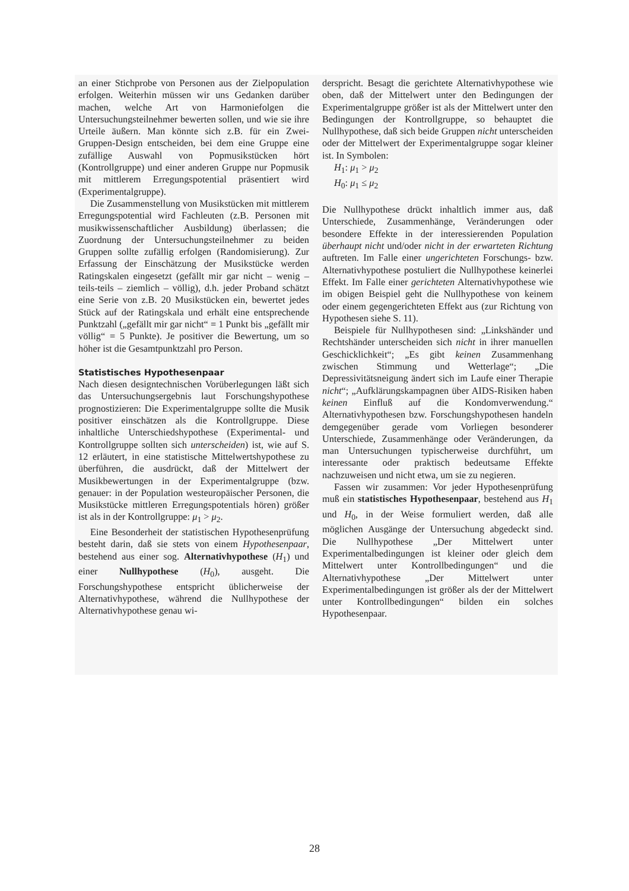an einer Stichprobe von Personen aus der Zielpopulation erfolgen. Weiterhin müssen wir uns Gedanken darüber machen, welche Art von Harmoniefolgen die Untersuchungsteilnehmer bewerten sollen, und wie sie ihre Urteile äußern. Man könnte sich z.B. für ein Zwei-Gruppen-Design entscheiden, bei dem eine Gruppe eine zufällige Auswahl von Popmusikstücken hört (Kontrollgruppe) und einer anderen Gruppe nur Popmusik mit mittlerem Erregungspotential präsentiert wird (Experimentalgruppe).
Die Zusammenstellung von Musikstücken mit mittlerem Erregungspotential wird Fachleuten (z.B. Personen mit musikwissenschaftlicher Ausbildung) überlassen; die Zuordnung der Untersuchungsteilnehmer zu beiden Gruppen sollte zufällig erfolgen (Randomisierung). Zur Erfassung der Einschätzung der Musikstücke werden Ratingskalen eingesetzt (gefällt mir gar nicht – wenig – teils-teils – ziemlich – völlig), d.h. jeder Proband schätzt eine Serie von z.B. 20 Musikstücken ein, bewertet jedes Stück auf der Ratingskala und erhält eine entsprechende Punktzahl („gefällt mir gar nicht“ = 1 Punkt bis „gefällt mir völlig“ = 5 Punkte). Je positiver die Bewertung, um so höher ist die Gesamtpunktzahl pro Person.
Statistisches Hypothesenpaar
Nach diesen designtechnischen Vorüberlegungen läßt sich das Untersuchungsergebnis laut Forschungshypothese prognostizieren: Die Experimentalgruppe sollte die Musik positiver einschätzen als die Kontrollgruppe. Diese inhaltliche Unterschiedshypothese (Experimental- und Kontrollgruppe sollten sich unterscheiden) ist, wie auf S. 12 erläutert, in eine statistische Mittelwertshypothese zu überführen, die ausdrückt, daß der Mittelwert der Musikbewertungen in der Experimentalgruppe (bzw. genauer: in der Population westeuropäischer Personen, die Musikstücke mittleren Erregungspotentials hören) größer ist als in der Kontrollgruppe: μ<sub>1</sub> > μ<sub>2</sub>.
Eine Besonderheit der statistischen Hypothesenprüfung besteht darin, daß sie stets von einem Hypothesenpaar, bestehend aus einer sog. Alternativhypothese (H<sub>1</sub>) und einer Nullhypothese (H<sub>0</sub>), ausgeht. Die Forschungshypothese entspricht üblicherweise der Alternativhypothese, während die Nullhypothese der Alternativhypothese genau wi-
derspricht. Besagt die gerichtete Alternativhypothese wie oben, daß der Mittelwert unter den Bedingungen der Experimentalgruppe größer ist als der Mittelwert unter den Bedingungen der Kontrollgruppe, so behauptet die Nullhypothese, daß sich beide Gruppen nicht unterscheiden oder der Mittelwert der Experimentalgruppe sogar kleiner ist. In Symbolen:
H<sub>1</sub>: μ<sub>1</sub> > μ<sub>2</sub>
H<sub>0</sub>: μ<sub>1</sub> ≤ μ<sub>2</sub>
Die Nullhypothese drückt inhaltlich immer aus, daß Unterschiede, Zusammenhänge, Veränderungen oder besondere Effekte in der interessierenden Population überhaupt nicht und/oder nicht in der erwarteten Richtung auftreten. Im Falle einer ungerichteten Forschungs- bzw. Alternativhypothese postuliert die Nullhypothese keinerlei Effekt. Im Falle einer gerichteten Alternativhypothese wie im obigen Beispiel geht die Nullhypothese von keinem oder einem gegengerichteten Effekt aus (zur Richtung von Hypothesen siehe S. 11).
Beispiele für Nullhypothesen sind: „Linkshänder und Rechtshänder unterscheiden sich nicht in ihrer manuellen Geschicklichkeit“; „Es gibt keinen Zusammenhang zwischen Stimmung und Wetterlage“; „Die Depressivitätsneigung ändert sich im Laufe einer Therapie nicht“; „Aufklärungskampagnen über AIDS-Risiken haben keinen Einfluß auf die Kondomverwendung.“ Alternativhypothesen bzw. Forschungshypothesen handeln demgegenüber gerade vom Vorliegen besonderer Unterschiede, Zusammenhänge oder Veränderungen, da man Untersuchungen typischerweise durchführt, um interessante oder praktisch bedeutsame Effekte nachzuweisen und nicht etwa, um sie zu negieren.
Fassen wir zusammen: Vor jeder Hypothesenprüfung muß ein statistisches Hypothesenpaar, bestehend aus H<sub>1</sub> und H<sub>0</sub>, in der Weise formuliert werden, daß alle möglichen Ausgänge der Untersuchung abgedeckt sind. Die Nullhypothese „Der Mittelwert unter Experimentalbedingungen ist kleiner oder gleich dem Mittelwert unter Kontrollbedingungen“ und die Alternativhypothese „Der Mittelwert unter Experimentalbedingungen ist größer als der der Mittelwert unter Kontrollbedingungen“ bilden ein solches Hypothesenpaar.
28